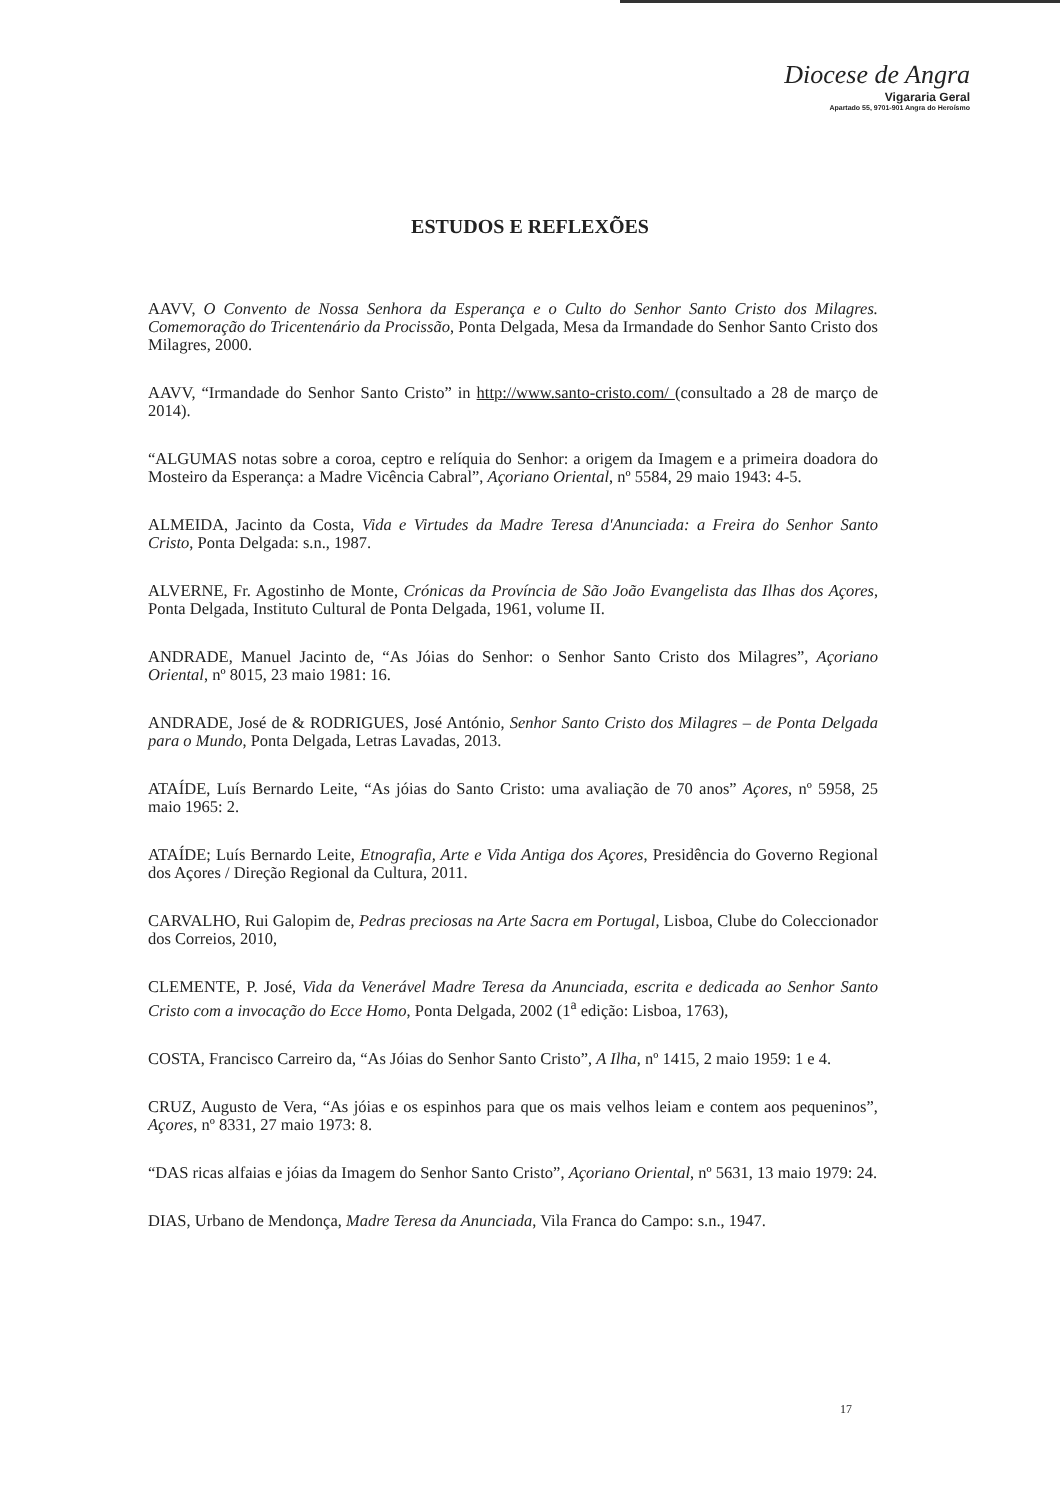Diocese de Angra
Vigararia Geral
Apartado 55, 9701-901 Angra do Heroísmo
ESTUDOS E REFLEXÕES
AAVV, O Convento de Nossa Senhora da Esperança e o Culto do Senhor Santo Cristo dos Milagres. Comemoração do Tricentenário da Procissão, Ponta Delgada, Mesa da Irmandade do Senhor Santo Cristo dos Milagres, 2000.
AAVV, “Irmandade do Senhor Santo Cristo” in http://www.santo-cristo.com/ (consultado a 28 de março de 2014).
“ALGUMAS notas sobre a coroa, ceptro e relíquia do Senhor: a origem da Imagem e a primeira doadora do Mosteiro da Esperança: a Madre Vicência Cabral”, Açoriano Oriental, nº 5584, 29 maio 1943: 4-5.
ALMEIDA, Jacinto da Costa, Vida e Virtudes da Madre Teresa d'Anunciada: a Freira do Senhor Santo Cristo, Ponta Delgada: s.n., 1987.
ALVERNE, Fr. Agostinho de Monte, Crónicas da Província de São João Evangelista das Ilhas dos Açores, Ponta Delgada, Instituto Cultural de Ponta Delgada, 1961, volume II.
ANDRADE, Manuel Jacinto de, “As Jóias do Senhor: o Senhor Santo Cristo dos Milagres”, Açoriano Oriental, nº 8015, 23 maio 1981: 16.
ANDRADE, José de & RODRIGUES, José António, Senhor Santo Cristo dos Milagres – de Ponta Delgada para o Mundo, Ponta Delgada, Letras Lavadas, 2013.
ATAÍDE, Luís Bernardo Leite, “As jóias do Santo Cristo: uma avaliação de 70 anos” Açores, nº 5958, 25 maio 1965: 2.
ATAÍDE; Luís Bernardo Leite, Etnografia, Arte e Vida Antiga dos Açores, Presidência do Governo Regional dos Açores / Direção Regional da Cultura, 2011.
CARVALHO, Rui Galopim de, Pedras preciosas na Arte Sacra em Portugal, Lisboa, Clube do Coleccionador dos Correios, 2010,
CLEMENTE, P. José, Vida da Venerável Madre Teresa da Anunciada, escrita e dedicada ao Senhor Santo Cristo com a invocação do Ecce Homo, Ponta Delgada, 2002 (1<sup>a</sup> edição: Lisboa, 1763),
COSTA, Francisco Carreiro da, “As Jóias do Senhor Santo Cristo”, A Ilha, nº 1415, 2 maio 1959: 1 e 4.
CRUZ, Augusto de Vera, “As jóias e os espinhos para que os mais velhos leiam e contem aos pequeninos”, Açores, nº 8331, 27 maio 1973: 8.
“DAS ricas alfaias e jóias da Imagem do Senhor Santo Cristo”, Açoriano Oriental, nº 5631, 13 maio 1979: 24.
DIAS, Urbano de Mendonça, Madre Teresa da Anunciada, Vila Franca do Campo: s.n., 1947.
17